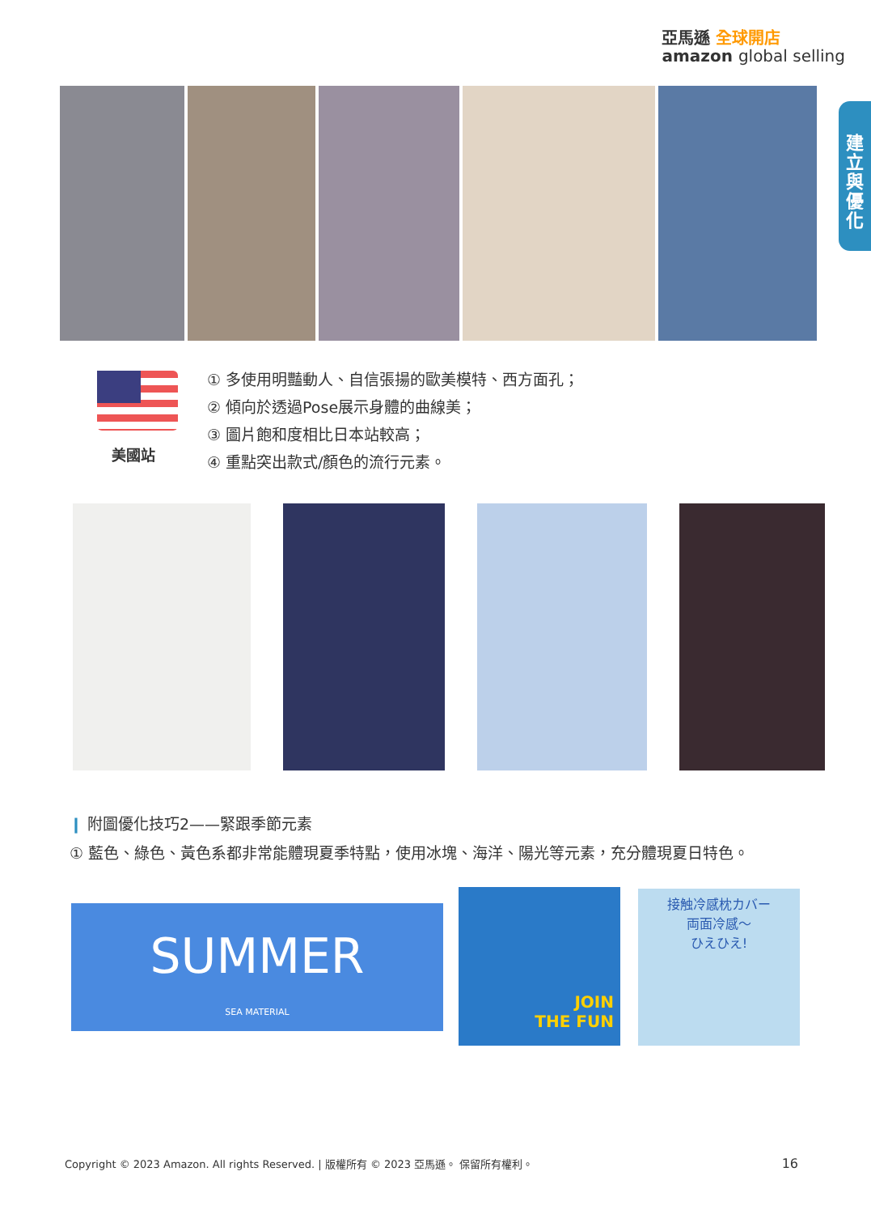亞馬遜 全球開店
amazon global selling
建
立
與
優
化
美國站
① 多使用明豔動人、自信張揚的歐美模特、西方面孔；
② 傾向於透過Pose展示身體的曲線美；
③ 圖片飽和度相比日本站較高；
④ 重點突出款式/顏色的流行元素。
❙ 附圖優化技巧2——緊跟季節元素
① 藍色、綠色、黃色系都非常能體現夏季特點，使用冰塊、海洋、陽光等元素，充分體現夏日特色。
SUMMER
SEA MATERIAL
JOIN
THE FUN
接触冷感枕カバー
両面冷感～
ひえひえ!
Copyright © 2023 Amazon. All rights Reserved. | 版權所有 © 2023 亞馬遜。 保留所有權利。
16